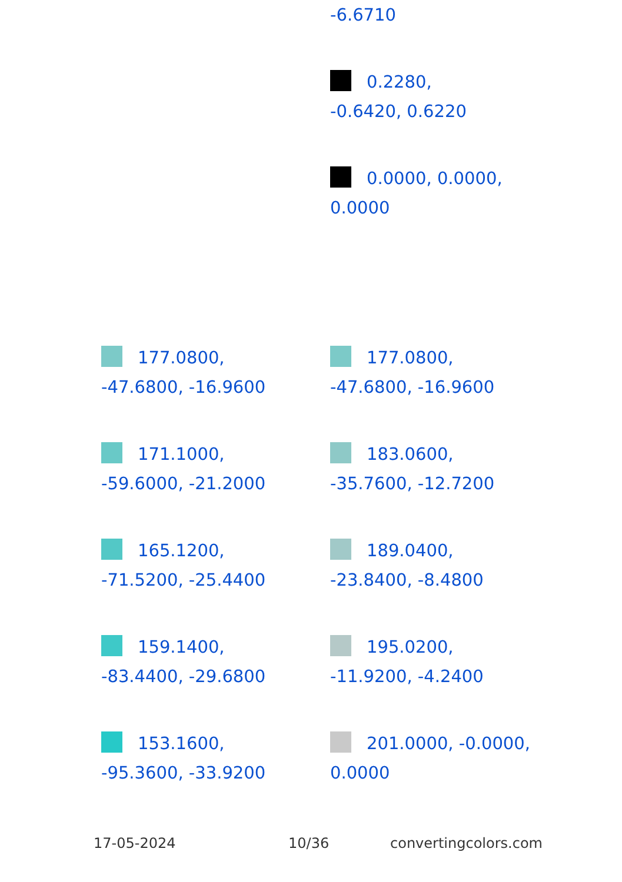-6.6710
0.2280, -0.6420, 0.6220
0.0000, 0.0000, 0.0000
177.0800, -47.6800, -16.9600
177.0800, -47.6800, -16.9600
171.1000, -59.6000, -21.2000
183.0600, -35.7600, -12.7200
165.1200, -71.5200, -25.4400
189.0400, -23.8400, -8.4800
159.1400, -83.4400, -29.6800
195.0200, -11.9200, -4.2400
153.1600, -95.3600, -33.9200
201.0000, -0.0000, 0.0000
17-05-2024 10/36 convertingcolors.com